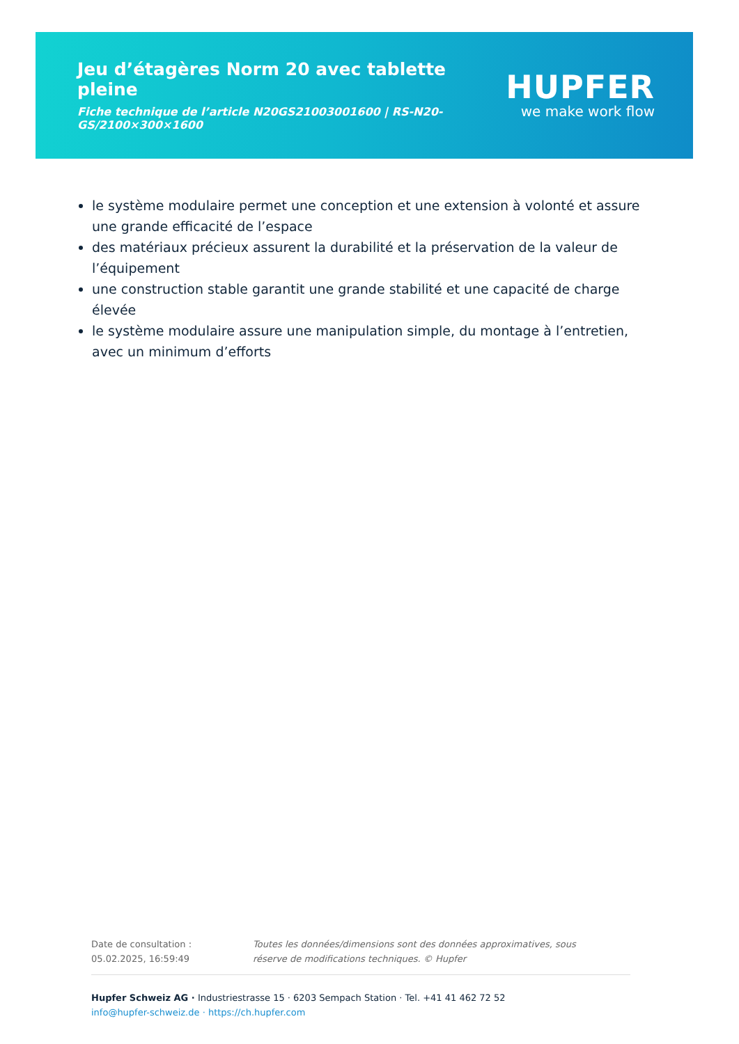Jeu d’étagères Norm 20 avec tablette pleine
Fiche technique de l’article N20GS21003001600 | RS-N20-GS/2100×300×1600
HUPFER
we make work flow
le système modulaire permet une conception et une extension à volonté et assure une grande efficacité de l’espace
des matériaux précieux assurent la durabilité et la préservation de la valeur de l’équipement
une construction stable garantit une grande stabilité et une capacité de charge élevée
le système modulaire assure une manipulation simple, du montage à l’entretien, avec un minimum d’efforts
Date de consultation : 05.02.2025, 16:59:49
Toutes les données/dimensions sont des données approximatives, sous réserve de modifications techniques. © Hupfer
Hupfer Schweiz AG · Industriestrasse 15 · 6203 Sempach Station · Tel. +41 41 462 72 52
info@hupfer-schweiz.de · https://ch.hupfer.com